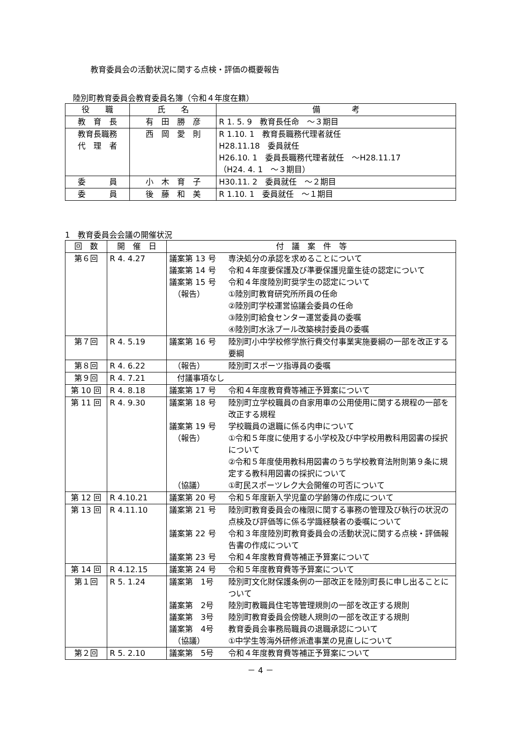教育委員会の活動状況に関する点検・評価の概要報告
陸別町教育委員会教育委員名簿（令和４年度在籍）
| 役 職 | 氏 名 | 備 考 |
| --- | --- | --- |
| 教 育 長 | 有 田 勝 彦 | R 1. 5. 9 教育長任命 ～３期目 |
| 教育長職務 代 理 者 | 西 岡 愛 則 | R 1.10. 1 教育長職務代理者就任 H28.11.18 委員就任 H26.10. 1 委員長職務代理者就任 ～H28.11.17 （H24. 4. 1 ～３期目） |
| 委 員 | 小 木 育 子 | H30.11. 2 委員就任 ～２期目 |
| 委 員 | 後 藤 和 美 | R 1.10. 1 委員就任 ～１期目 |
1　教育委員会会議の開催状況
| 回 数 | 開 催 日 | 付 議 案 件 等 |
| --- | --- | --- |
| 第６回 | R 4. 4.27 | / 議案第 13 号 / 専決処分の承認を求めることについて / / 議案第 14 号 / 令和４年度要保護及び準要保護児童生徒の認定について / / 議案第 15 号 / 令和４年度陸別町奨学生の認定について / / （報告） / ①陸別町教育研究所所員の任命 ②陸別町学校運営協議会委員の任命 ③陸別町給食センター運営委員の委嘱 ④陸別町水泳プール改築検討委員の委嘱 / |
| 第７回 | R 4. 5.19 | / 議案第 16 号 / 陸別町小中学校修学旅行費交付事業実施要綱の一部を改正する要綱 / |
| 第８回 | R 4. 6.22 | / （報告） / 陸別町スポーツ指導員の委嘱 / |
| 第９回 | R 4. 7.21 | 付議事項なし |
| 第 10 回 | R 4. 8.18 | / 議案第 17 号 / 令和４年度教育費等補正予算案について / |
| 第 11 回 | R 4. 9.30 | / 議案第 18 号 / 陸別町立学校職員の自家用車の公用使用に関する規程の一部を改正する規程 / / 議案第 19 号 / 学校職員の退職に係る内申について / / （報告） / ①令和５年度に使用する小学校及び中学校用教科用図書の採択について ②令和５年度使用教科用図書のうち学校教育法附則第９条に規定する教科用図書の採択について / / （協議） / ①町民スポーツレク大会開催の可否について / |
| 第 12 回 | R 4.10.21 | / 議案第 20 号 / 令和５年度新入学児童の学齢簿の作成について / |
| 第 13 回 | R 4.11.10 | / 議案第 21 号 / 陸別町教育委員会の権限に関する事務の管理及び執行の状況の点検及び評価等に係る学識経験者の委嘱について / / 議案第 22 号 / 令和３年度陸別町教育委員会の活動状況に関する点検・評価報告書の作成について / / 議案第 23 号 / 令和４年度教育費等補正予算案について / |
| 第 14 回 | R 4.12.15 | / 議案第 24 号 / 令和５年度教育費等予算案について / |
| 第１回 | R 5. 1.24 | / 議案第 1号 / 陸別町文化財保護条例の一部改正を陸別町長に申し出ることについて / / 議案第 2号 / 陸別町教職員住宅等管理規則の一部を改正する規則 / / 議案第 3号 / 陸別町教育委員会傍聴人規則の一部を改正する規則 / / 議案第 4号 / 教育委員会事務局職員の退職承認について / / （協議） / ①中学生等海外研修派遣事業の見直しについて / |
| 第２回 | R 5. 2.10 | / 議案第 5号 / 令和４年度教育費等補正予算案について / |
－ 4 －